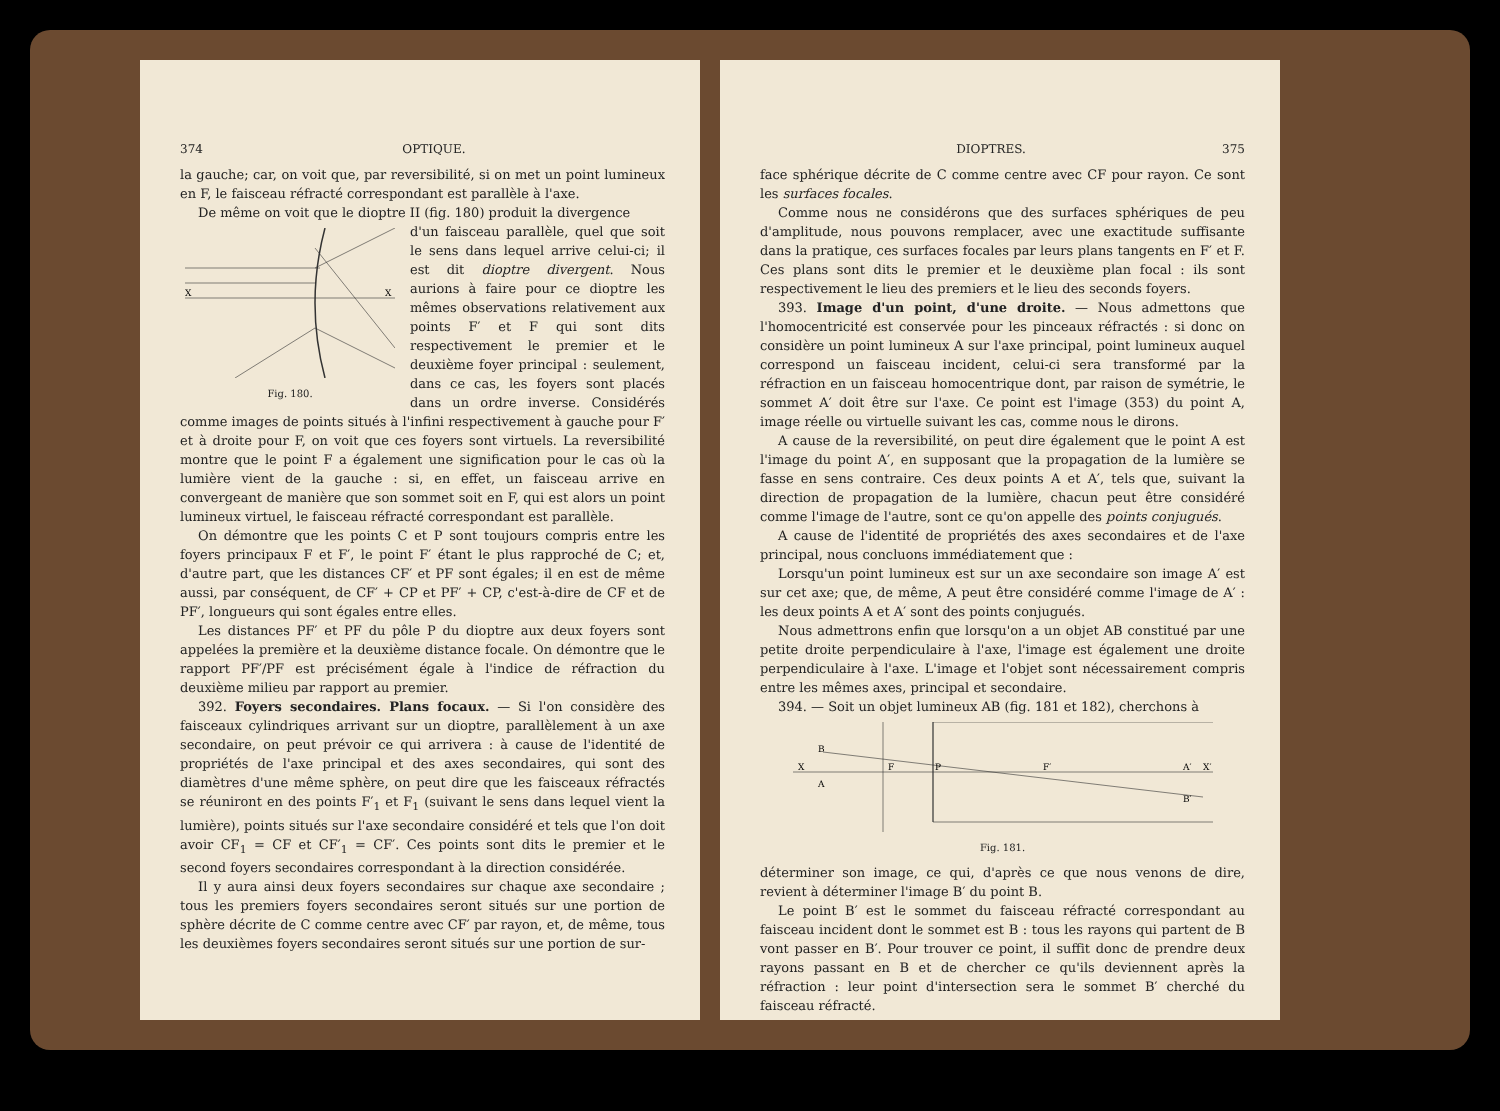374 OPTIQUE.
la gauche; car, on voit que, par reversibilité, si on met un point lumineux en F, le faisceau réfracté correspondant est parallèle à l'axe.
De même on voit que le dioptre II (fig. 180) produit la divergence
X
X
Fig. 180.
d'un faisceau parallèle, quel que soit le sens dans lequel arrive celui-ci; il est dit dioptre divergent. Nous aurions à faire pour ce dioptre les mêmes observations relativement aux points F′ et F qui sont dits respectivement le premier et le deuxième foyer principal : seulement, dans ce cas, les foyers sont placés dans un ordre inverse. Considérés comme images de points situés à l'infini respectivement à gauche pour F′ et à droite pour F, on voit que ces foyers sont virtuels. La reversibilité montre que le point F a également une signification pour le cas où la lumière vient de la gauche : si, en effet, un faisceau arrive en convergeant de manière que son sommet soit en F, qui est alors un point lumineux virtuel, le faisceau réfracté correspondant est parallèle.
On démontre que les points C et P sont toujours compris entre les foyers principaux F et F′, le point F′ étant le plus rapproché de C; et, d'autre part, que les distances CF′ et PF sont égales; il en est de même aussi, par conséquent, de CF′ + CP et PF′ + CP, c'est-à-dire de CF et de PF′, longueurs qui sont égales entre elles.
Les distances PF′ et PF du pôle P du dioptre aux deux foyers sont appelées la première et la deuxième distance focale. On démontre que le rapport PF′/PF est précisément égale à l'indice de réfraction du deuxième milieu par rapport au premier.
392. Foyers secondaires. Plans focaux. — Si l'on considère des faisceaux cylindriques arrivant sur un dioptre, parallèlement à un axe secondaire, on peut prévoir ce qui arrivera : à cause de l'identité de propriétés de l'axe principal et des axes secondaires, qui sont des diamètres d'une même sphère, on peut dire que les faisceaux réfractés se réuniront en des points F′<sub>1</sub> et F<sub>1</sub> (suivant le sens dans lequel vient la lumière), points situés sur l'axe secondaire considéré et tels que l'on doit avoir CF<sub>1</sub> = CF et CF′<sub>1</sub> = CF′. Ces points sont dits le premier et le second foyers secondaires correspondant à la direction considérée.
Il y aura ainsi deux foyers secondaires sur chaque axe secondaire ; tous les premiers foyers secondaires seront situés sur une portion de sphère décrite de C comme centre avec CF′ par rayon, et, de même, tous les deuxièmes foyers secondaires seront situés sur une portion de sur-
DIOPTRES. 375
face sphérique décrite de C comme centre avec CF pour rayon. Ce sont les surfaces focales.
Comme nous ne considérons que des surfaces sphériques de peu d'amplitude, nous pouvons remplacer, avec une exactitude suffisante dans la pratique, ces surfaces focales par leurs plans tangents en F′ et F. Ces plans sont dits le premier et le deuxième plan focal : ils sont respectivement le lieu des premiers et le lieu des seconds foyers.
393. Image d'un point, d'une droite. — Nous admettons que l'homocentricité est conservée pour les pinceaux réfractés : si donc on considère un point lumineux A sur l'axe principal, point lumineux auquel correspond un faisceau incident, celui-ci sera transformé par la réfraction en un faisceau homocentrique dont, par raison de symétrie, le sommet A′ doit être sur l'axe. Ce point est l'image (353) du point A, image réelle ou virtuelle suivant les cas, comme nous le dirons.
A cause de la reversibilité, on peut dire également que le point A est l'image du point A′, en supposant que la propagation de la lumière se fasse en sens contraire. Ces deux points A et A′, tels que, suivant la direction de propagation de la lumière, chacun peut être considéré comme l'image de l'autre, sont ce qu'on appelle des points conjugués.
A cause de l'identité de propriétés des axes secondaires et de l'axe principal, nous concluons immédiatement que :
Lorsqu'un point lumineux est sur un axe secondaire son image A′ est sur cet axe; que, de même, A peut être considéré comme l'image de A′ : les deux points A et A′ sont des points conjugués.
Nous admettrons enfin que lorsqu'on a un objet AB constitué par une petite droite perpendiculaire à l'axe, l'image est également une droite perpendiculaire à l'axe. L'image et l'objet sont nécessairement compris entre les mêmes axes, principal et secondaire.
394. — Soit un objet lumineux AB (fig. 181 et 182), cherchons à
X
B
A
F
P
F′
A′
B′
X′
Fig. 181.
déterminer son image, ce qui, d'après ce que nous venons de dire, revient à déterminer l'image B′ du point B.
Le point B′ est le sommet du faisceau réfracté correspondant au faisceau incident dont le sommet est B : tous les rayons qui partent de B vont passer en B′. Pour trouver ce point, il suffit donc de prendre deux rayons passant en B et de chercher ce qu'ils deviennent après la réfraction : leur point d'intersection sera le sommet B′ cherché du faisceau réfracté.